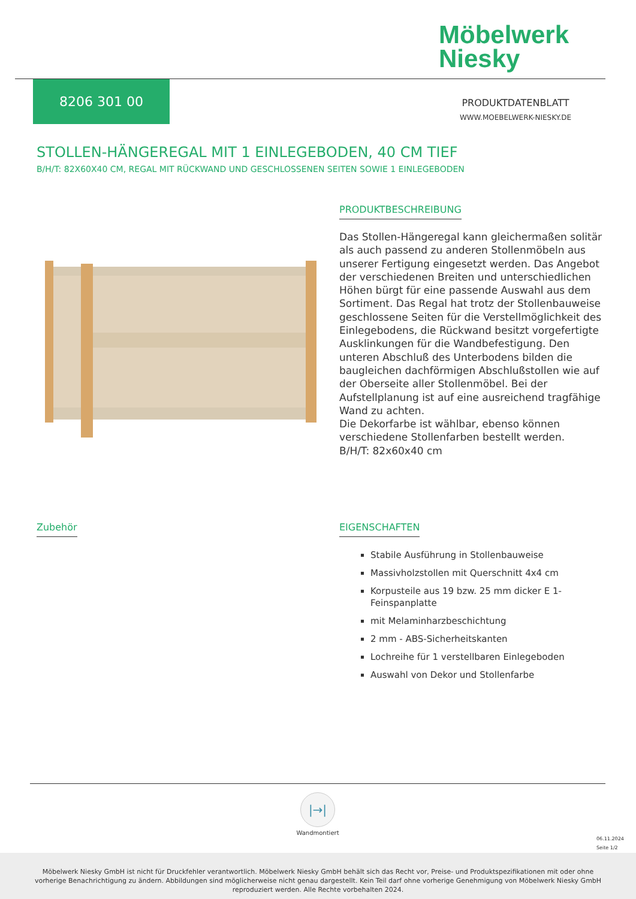Möbelwerk
Niesky
8206 301 00
PRODUKTDATENBLATT
WWW.MOEBELWERK-NIESKY.DE
STOLLEN-HÄNGEREGAL MIT 1 EINLEGEBODEN, 40 CM TIEF
B/H/T: 82X60X40 CM, REGAL MIT RÜCKWAND UND GESCHLOSSENEN SEITEN SOWIE 1 EINLEGEBODEN
PRODUKTBESCHREIBUNG
Das Stollen-Hängeregal kann gleichermaßen solitär als auch passend zu anderen Stollenmöbeln aus unserer Fertigung eingesetzt werden. Das Angebot der verschiedenen Breiten und unterschiedlichen Höhen bürgt für eine passende Auswahl aus dem Sortiment. Das Regal hat trotz der Stollenbauweise geschlossene Seiten für die Verstellmöglichkeit des Einlegebodens, die Rückwand besitzt vorgefertigte Ausklinkungen für die Wandbefestigung. Den unteren Abschluß des Unterbodens bilden die baugleichen dachförmigen Abschlußstollen wie auf der Oberseite aller Stollenmöbel. Bei der Aufstellplanung ist auf eine ausreichend tragfähige Wand zu achten.
Die Dekorfarbe ist wählbar, ebenso können verschiedene Stollenfarben bestellt werden.
B/H/T: 82x60x40 cm
Zubehör
EIGENSCHAFTEN
Stabile Ausführung in Stollenbauweise
Massivholzstollen mit Querschnitt 4x4 cm
Korpusteile aus 19 bzw. 25 mm dicker E 1-Feinspanplatte
mit Melaminharzbeschichtung
2 mm - ABS-Sicherheitskanten
Lochreihe für 1 verstellbaren Einlegeboden
Auswahl von Dekor und Stollenfarbe
|→|
Wandmontiert
06.11.2024
Seite 1/2
Möbelwerk Niesky GmbH ist nicht für Druckfehler verantwortlich. Möbelwerk Niesky GmbH behält sich das Recht vor, Preise- und Produktspezifikationen mit oder ohne
vorherige Benachrichtigung zu ändern. Abbildungen sind möglicherweise nicht genau dargestellt. Kein Teil darf ohne vorherige Genehmigung von Möbelwerk Niesky GmbH
reproduziert werden. Alle Rechte vorbehalten 2024.